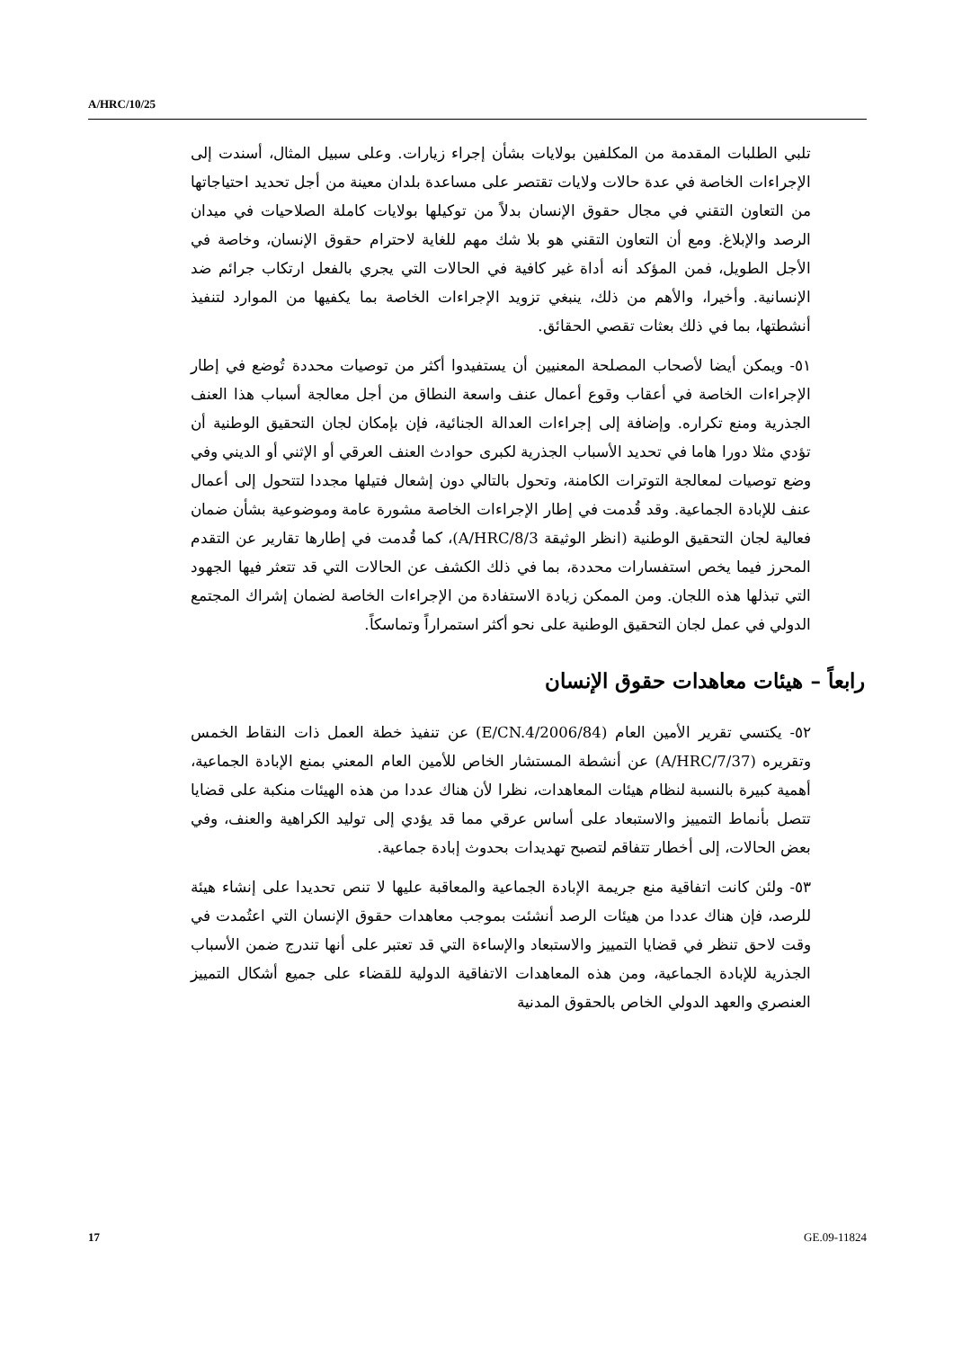A/HRC/10/25
تلبي الطلبات المقدمة من المكلفين بولايات بشأن إجراء زيارات. وعلى سبيل المثال، أسندت إلى الإجراءات الخاصة في عدة حالات ولايات تقتصر على مساعدة بلدان معينة من أجل تحديد احتياجاتها من التعاون التقني في مجال حقوق الإنسان بدلاً من توكيلها بولايات كاملة الصلاحيات في ميدان الرصد والإبلاغ. ومع أن التعاون التقني هو بلا شك مهم للغاية لاحترام حقوق الإنسان، وخاصة في الأجل الطويل، فمن المؤكد أنه أداة غير كافية في الحالات التي يجري بالفعل ارتكاب جرائم ضد الإنسانية. وأخيرا، والأهم من ذلك، ينبغي تزويد الإجراءات الخاصة بما يكفيها من الموارد لتنفيذ أنشطتها، بما في ذلك بعثات تقصي الحقائق.
٥١- ويمكن أيضا لأصحاب المصلحة المعنيين أن يستفيدوا أكثر من توصيات محددة تُوضع في إطار الإجراءات الخاصة في أعقاب وقوع أعمال عنف واسعة النطاق من أجل معالجة أسباب هذا العنف الجذرية ومنع تكراره. وإضافة إلى إجراءات العدالة الجنائية، فإن بإمكان لجان التحقيق الوطنية أن تؤدي مثلا دورا هاما في تحديد الأسباب الجذرية لكبرى حوادث العنف العرقي أو الإثني أو الديني وفي وضع توصيات لمعالجة التوترات الكامنة، وتحول بالتالي دون إشعال فتيلها مجددا لتتحول إلى أعمال عنف للإبادة الجماعية. وقد قُدمت في إطار الإجراءات الخاصة مشورة عامة وموضوعية بشأن ضمان فعالية لجان التحقيق الوطنية (انظر الوثيقة A/HRC/8/3)، كما قُدمت في إطارها تقارير عن التقدم المحرز فيما يخص استفسارات محددة، بما في ذلك الكشف عن الحالات التي قد تتعثر فيها الجهود التي تبذلها هذه اللجان. ومن الممكن زيادة الاستفادة من الإجراءات الخاصة لضمان إشراك المجتمع الدولي في عمل لجان التحقيق الوطنية على نحو أكثر استمراراً وتماسكاً.
رابعاً – هيئات معاهدات حقوق الإنسان
٥٢- يكتسي تقرير الأمين العام (E/CN.4/2006/84) عن تنفيذ خطة العمل ذات النقاط الخمس وتقريره (A/HRC/7/37) عن أنشطة المستشار الخاص للأمين العام المعني بمنع الإبادة الجماعية، أهمية كبيرة بالنسبة لنظام هيئات المعاهدات، نظرا لأن هناك عددا من هذه الهيئات منكبة على قضايا تتصل بأنماط التمييز والاستبعاد على أساس عرقي مما قد يؤدي إلى توليد الكراهية والعنف، وفي بعض الحالات، إلى أخطار تتفاقم لتصبح تهديدات بحدوث إبادة جماعية.
٥٣- ولئن كانت اتفاقية منع جريمة الإبادة الجماعية والمعاقبة عليها لا تنص تحديدا على إنشاء هيئة للرصد، فإن هناك عددا من هيئات الرصد أنشئت بموجب معاهدات حقوق الإنسان التي اعتُمدت في وقت لاحق تنظر في قضايا التمييز والاستبعاد والإساءة التي قد تعتبر على أنها تندرج ضمن الأسباب الجذرية للإبادة الجماعية، ومن هذه المعاهدات الاتفاقية الدولية للقضاء على جميع أشكال التمييز العنصري والعهد الدولي الخاص بالحقوق المدنية
17 GE.09-11824